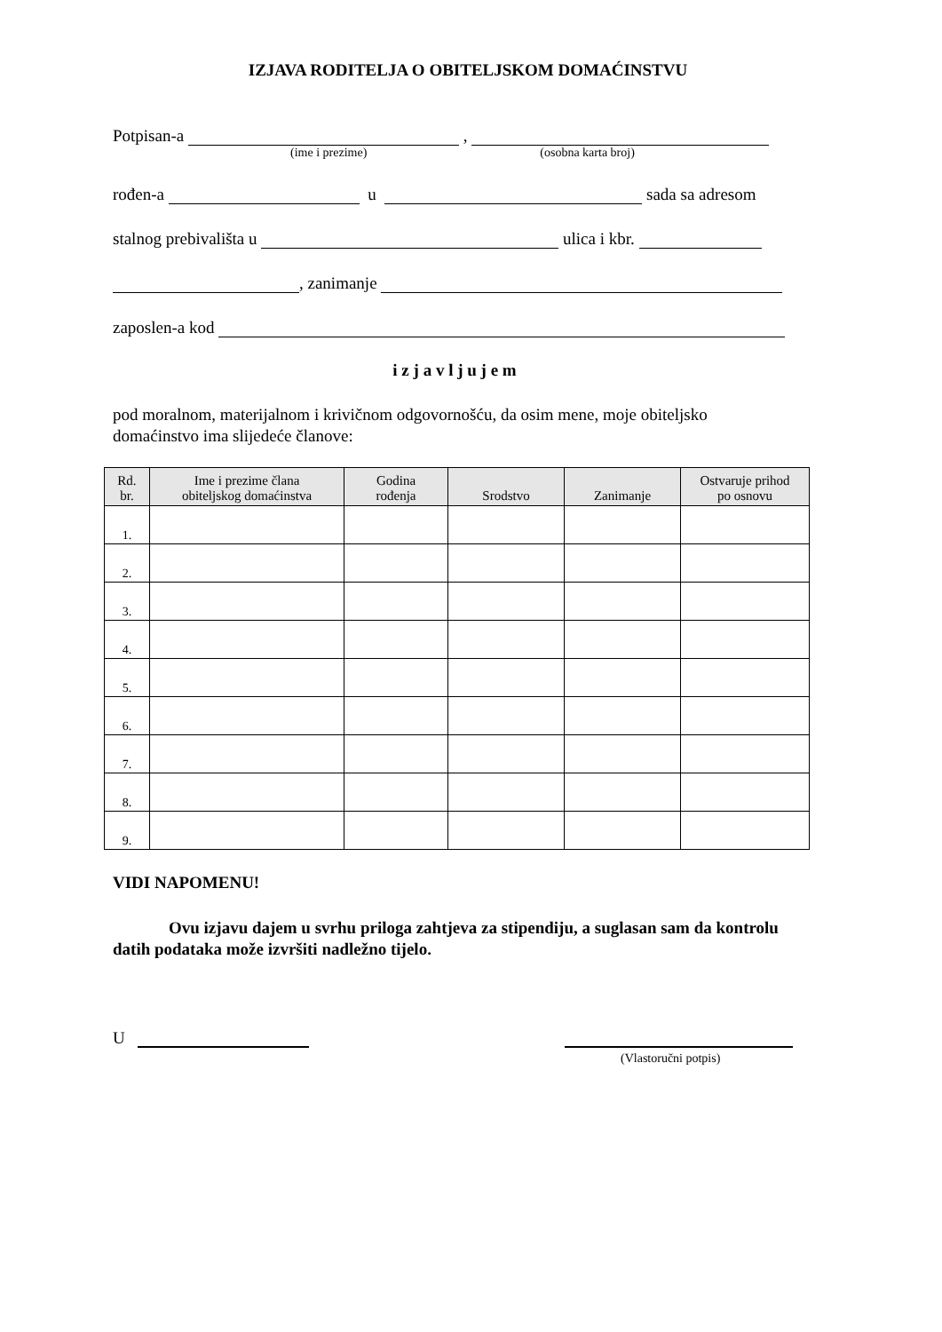IZJAVA RODITELJA O OBITELJSKOM DOMAĆINSTVU
Potpisan-a ,
(ime i prezime) (osobna karta broj)
rođen-a u sada sa adresom
stalnog prebivališta u ulica i kbr.
, zanimanje
zaposlen-a kod
i z j a v l j u j e m
pod moralnom, materijalnom i krivičnom odgovornošću, da osim mene, moje obiteljsko domaćinstvo ima slijedeće članove:
| Rd. br. | Ime i prezime člana obiteljskog domaćinstva | Godina rođenja | Srodstvo | Zanimanje | Ostvaruje prihod po osnovu |
| --- | --- | --- | --- | --- | --- |
| 1. | | | | | |
| 2. | | | | | |
| 3. | | | | | |
| 4. | | | | | |
| 5. | | | | | |
| 6. | | | | | |
| 7. | | | | | |
| 8. | | | | | |
| 9. | | | | | |
VIDI NAPOMENU!
Ovu izjavu dajem u svrhu priloga zahtjeva za stipendiju, a suglasan sam da kontrolu datih podataka može izvršiti nadležno tijelo.
U
(Vlastoručni potpis)